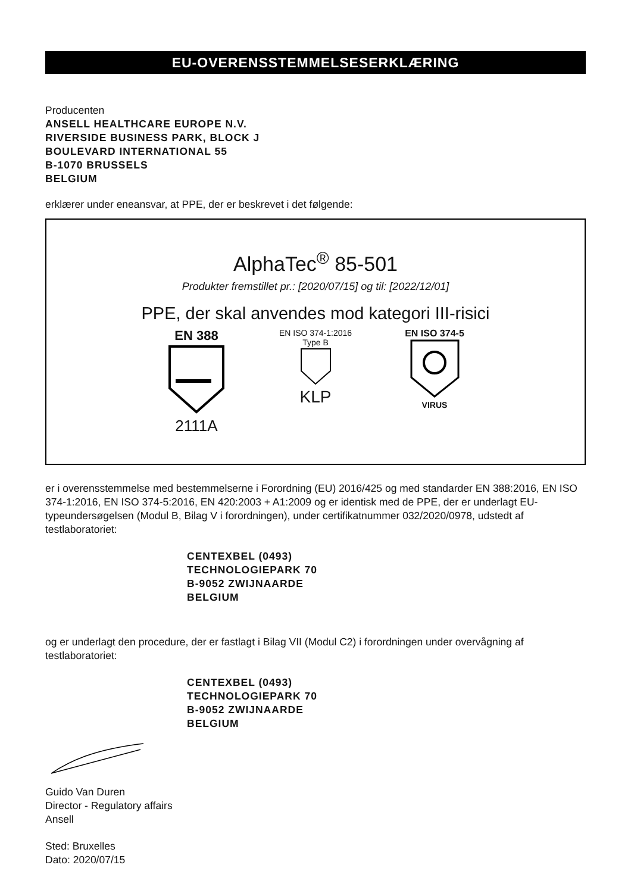EU-OVERENSSTEMMELSESERKLÆRING
Producenten
ANSELL HEALTHCARE EUROPE N.V.
RIVERSIDE BUSINESS PARK, BLOCK J
BOULEVARD INTERNATIONAL 55
B-1070 BRUSSELS
BELGIUM
erklærer under eneansvar, at PPE, der er beskrevet i det følgende:
AlphaTec<sup>®</sup> 85-501
Produkter fremstillet pr.: [2020/07/15] og til: [2022/12/01]
PPE, der skal anvendes mod kategori III-risici
EN 388
2111A
EN ISO 374-1:2016
Type B
KLP
EN ISO 374-5
VIRUS
er i overensstemmelse med bestemmelserne i Forordning (EU) 2016/425 og med standarder EN 388:2016, EN ISO 374-1:2016, EN ISO 374-5:2016, EN 420:2003 + A1:2009 og er identisk med de PPE, der er underlagt EU-typeundersøgelsen (Modul B, Bilag V i forordningen), under certifikatnummer 032/2020/0978, udstedt af testlaboratoriet:
CENTEXBEL (0493)
TECHNOLOGIEPARK 70
B-9052 ZWIJNAARDE
BELGIUM
og er underlagt den procedure, der er fastlagt i Bilag VII (Modul C2) i forordningen under overvågning af testlaboratoriet:
CENTEXBEL (0493)
TECHNOLOGIEPARK 70
B-9052 ZWIJNAARDE
BELGIUM
Guido Van Duren
Director - Regulatory affairs
Ansell
Sted: Bruxelles
Dato: 2020/07/15